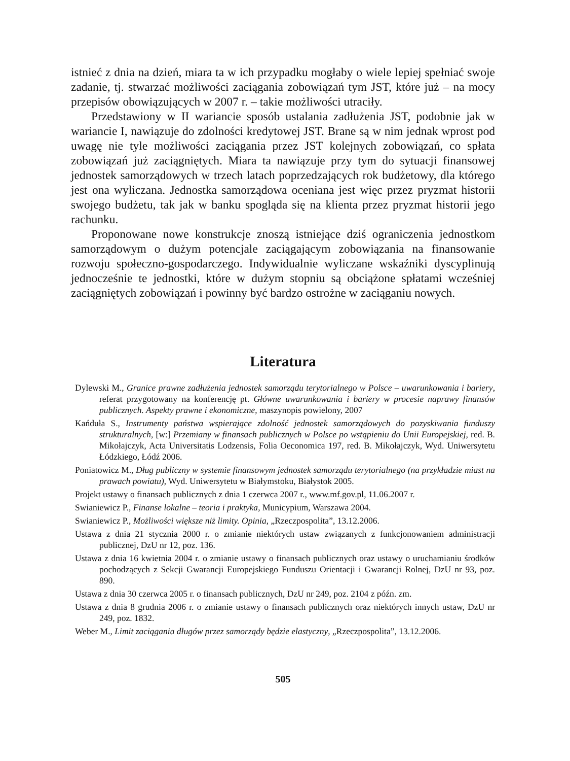istnieć z dnia na dzień, miara ta w ich przypadku mogłaby o wiele lepiej spełniać swoje zadanie, tj. stwarzać możliwości zaciągania zobowiązań tym JST, które już – na mocy przepisów obowiązujących w 2007 r. – takie możliwości utraciły.
Przedstawiony w II wariancie sposób ustalania zadłużenia JST, podobnie jak w wariancie I, nawiązuje do zdolności kredytowej JST. Brane są w nim jednak wprost pod uwagę nie tyle możliwości zaciągania przez JST kolejnych zobowiązań, co spłata zobowiązań już zaciągniętych. Miara ta nawiązuje przy tym do sytuacji finansowej jednostek samorządowych w trzech latach poprzedzających rok budżetowy, dla którego jest ona wyliczana. Jednostka samorządowa oceniana jest więc przez pryzmat historii swojego budżetu, tak jak w banku spogląda się na klienta przez pryzmat historii jego rachunku.
Proponowane nowe konstrukcje znoszą istniejące dziś ograniczenia jednostkom samorządowym o dużym potencjale zaciągającym zobowiązania na finansowanie rozwoju społeczno-gospodarczego. Indywidualnie wyliczane wskaźniki dyscyplinują jednocześnie te jednostki, które w dużym stopniu są obciążone spłatami wcześniej zaciągniętych zobowiązań i powinny być bardzo ostrożne w zaciąganiu nowych.
Literatura
Dylewski M., Granice prawne zadłużenia jednostek samorządu terytorialnego w Polsce – uwarunkowania i bariery, referat przygotowany na konferencję pt. Główne uwarunkowania i bariery w procesie naprawy finansów publicznych. Aspekty prawne i ekonomiczne, maszynopis powielony, 2007
Kańduła S., Instrumenty państwa wspierające zdolność jednostek samorządowych do pozyskiwania funduszy strukturalnych, [w:] Przemiany w finansach publicznych w Polsce po wstąpieniu do Unii Europejskiej, red. B. Mikołajczyk, Acta Universitatis Lodzensis, Folia Oeconomica 197, red. B. Mikołajczyk, Wyd. Uniwersytetu Łódzkiego, Łódź 2006.
Poniatowicz M., Dług publiczny w systemie finansowym jednostek samorządu terytorialnego (na przykładzie miast na prawach powiatu), Wyd. Uniwersytetu w Białymstoku, Białystok 2005.
Projekt ustawy o finansach publicznych z dnia 1 czerwca 2007 r., www.mf.gov.pl, 11.06.2007 r.
Swianiewicz P., Finanse lokalne – teoria i praktyka, Municypium, Warszawa 2004.
Swianiewicz P., Możliwości większe niż limity. Opinia, „Rzeczpospolita”, 13.12.2006.
Ustawa z dnia 21 stycznia 2000 r. o zmianie niektórych ustaw związanych z funkcjonowaniem administracji publicznej, DzU nr 12, poz. 136.
Ustawa z dnia 16 kwietnia 2004 r. o zmianie ustawy o finansach publicznych oraz ustawy o uruchamianiu środków pochodzących z Sekcji Gwarancji Europejskiego Funduszu Orientacji i Gwarancji Rolnej, DzU nr 93, poz. 890.
Ustawa z dnia 30 czerwca 2005 r. o finansach publicznych, DzU nr 249, poz. 2104 z późn. zm.
Ustawa z dnia 8 grudnia 2006 r. o zmianie ustawy o finansach publicznych oraz niektórych innych ustaw, DzU nr 249, poz. 1832.
Weber M., Limit zaciągania długów przez samorządy będzie elastyczny, „Rzeczpospolita”, 13.12.2006.
505